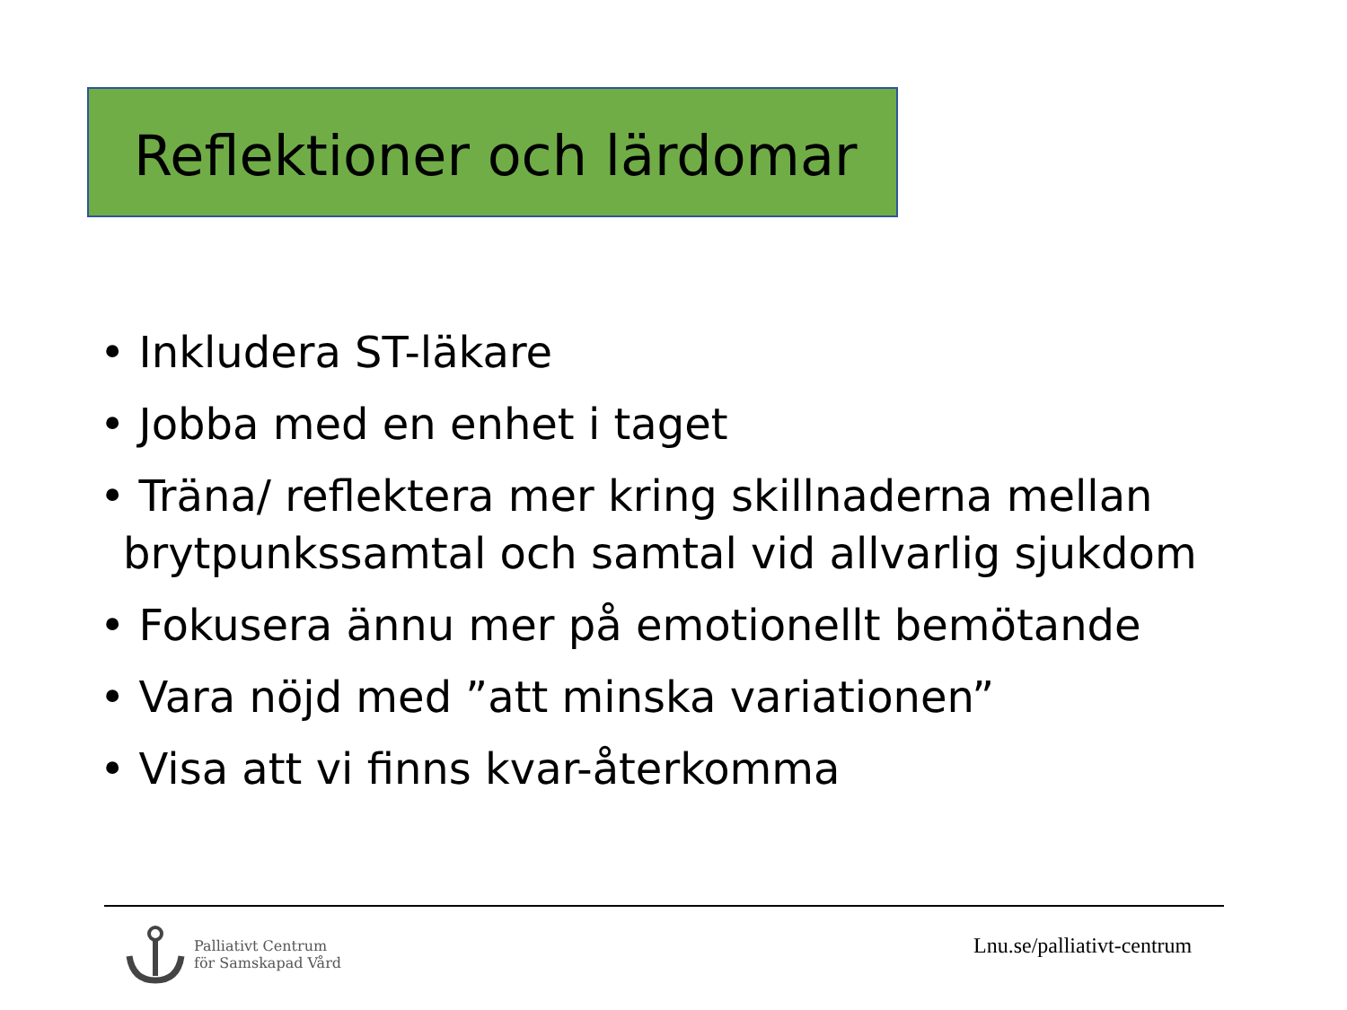Reflektioner och lärdomar
• Inkludera ST-läkare
• Jobba med en enhet i taget
• Träna/ reflektera mer kring skillnaderna mellan brytpunkssamtal och samtal vid allvarlig sjukdom
• Fokusera ännu mer på emotionellt bemötande
• Vara nöjd med ”att minska variationen”
• Visa att vi finns kvar-återkomma
Palliativt Centrum
för Samskapad Vård
Lnu.se/palliativt-centrum